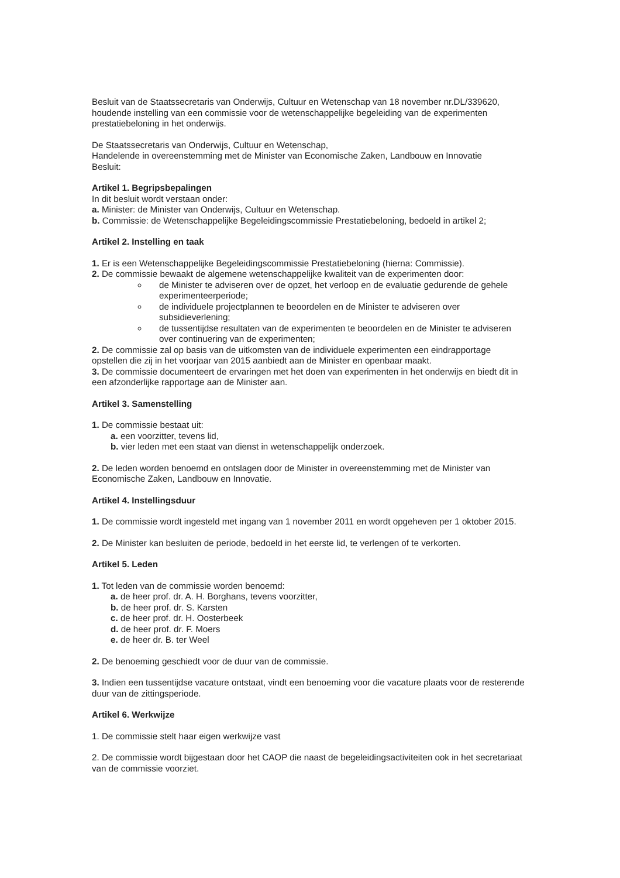Besluit van de Staatssecretaris van Onderwijs, Cultuur en Wetenschap van 18 november nr.DL/339620, houdende instelling van een commissie voor de wetenschappelijke begeleiding van de experimenten prestatiebeloning in het onderwijs.
De Staatssecretaris van Onderwijs, Cultuur en Wetenschap,
Handelende in overeenstemming met de Minister van Economische Zaken, Landbouw en Innovatie
Besluit:
Artikel 1. Begripsbepalingen
In dit besluit wordt verstaan onder:
a. Minister: de Minister van Onderwijs, Cultuur en Wetenschap.
b. Commissie: de Wetenschappelijke Begeleidingscommissie Prestatiebeloning, bedoeld in artikel 2;
Artikel 2. Instelling en taak
1. Er is een Wetenschappelijke Begeleidingscommissie Prestatiebeloning (hierna: Commissie).
2. De commissie bewaakt de algemene wetenschappelijke kwaliteit van de experimenten door:
de Minister te adviseren over de opzet, het verloop en de evaluatie gedurende de gehele experimenteerperiode;
de individuele projectplannen te beoordelen en de Minister te adviseren over subsidieverlening;
de tussentijdse resultaten van de experimenten te beoordelen en de Minister te adviseren over continuering van de experimenten;
2. De commissie zal op basis van de uitkomsten van de individuele experimenten een eindrapportage opstellen die zij in het voorjaar van 2015 aanbiedt aan de Minister en openbaar maakt.
3. De commissie documenteert de ervaringen met het doen van experimenten in het onderwijs en biedt dit in een afzonderlijke rapportage aan de Minister aan.
Artikel 3. Samenstelling
1. De commissie bestaat uit:
a. een voorzitter, tevens lid,
b. vier leden met een staat van dienst in wetenschappelijk onderzoek.
2. De leden worden benoemd en ontslagen door de Minister in overeenstemming met de Minister van Economische Zaken, Landbouw en Innovatie.
Artikel 4. Instellingsduur
1. De commissie wordt ingesteld met ingang van 1 november 2011 en wordt opgeheven per 1 oktober 2015.
2. De Minister kan besluiten de periode, bedoeld in het eerste lid, te verlengen of te verkorten.
Artikel 5. Leden
1. Tot leden van de commissie worden benoemd:
a. de heer prof. dr. A. H. Borghans, tevens voorzitter,
b. de heer prof. dr. S. Karsten
c. de heer prof. dr. H. Oosterbeek
d. de heer prof. dr. F. Moers
e. de heer dr. B. ter Weel
2. De benoeming geschiedt voor de duur van de commissie.
3. Indien een tussentijdse vacature ontstaat, vindt een benoeming voor die vacature plaats voor de resterende duur van de zittingsperiode.
Artikel 6. Werkwijze
1. De commissie stelt haar eigen werkwijze vast
2. De commissie wordt bijgestaan door het CAOP die naast de begeleidingsactiviteiten ook in het secretariaat van de commissie voorziet.